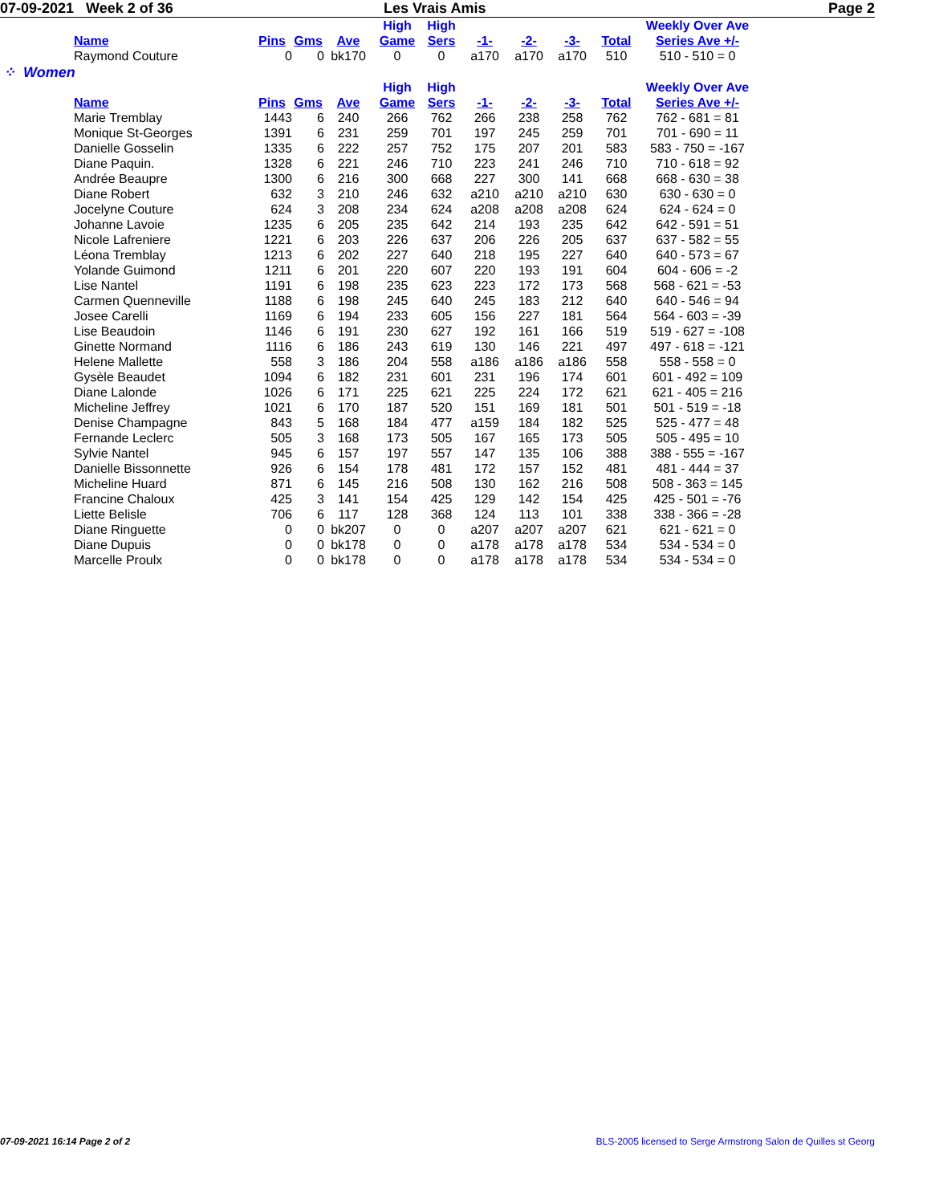07-09-2021 Week 2 of 36 Les Vrais Amis Page 2
| | | | | High | High | | | | | Weekly Over Ave |
| --- | --- | --- | --- | --- | --- | --- | --- | --- | --- | --- |
| Name | Pins | Gms | Ave | Game | Sers | -1- | -2- | -3- | Total | Series Ave +/- |
| Raymond Couture | 0 | 0 | bk170 | 0 | 0 | a170 | a170 | a170 | 510 | 510 - 510 = 0 |
⁘ Women
| | | | | High | High | | | | | Weekly Over Ave |
| --- | --- | --- | --- | --- | --- | --- | --- | --- | --- | --- |
| Name | Pins | Gms | Ave | Game | Sers | -1- | -2- | -3- | Total | Series Ave +/- |
| Marie Tremblay | 1443 | 6 | 240 | 266 | 762 | 266 | 238 | 258 | 762 | 762 - 681 = 81 |
| Monique St-Georges | 1391 | 6 | 231 | 259 | 701 | 197 | 245 | 259 | 701 | 701 - 690 = 11 |
| Danielle Gosselin | 1335 | 6 | 222 | 257 | 752 | 175 | 207 | 201 | 583 | 583 - 750 = -167 |
| Diane Paquin. | 1328 | 6 | 221 | 246 | 710 | 223 | 241 | 246 | 710 | 710 - 618 = 92 |
| Andrée Beaupre | 1300 | 6 | 216 | 300 | 668 | 227 | 300 | 141 | 668 | 668 - 630 = 38 |
| Diane Robert | 632 | 3 | 210 | 246 | 632 | a210 | a210 | a210 | 630 | 630 - 630 = 0 |
| Jocelyne Couture | 624 | 3 | 208 | 234 | 624 | a208 | a208 | a208 | 624 | 624 - 624 = 0 |
| Johanne Lavoie | 1235 | 6 | 205 | 235 | 642 | 214 | 193 | 235 | 642 | 642 - 591 = 51 |
| Nicole Lafreniere | 1221 | 6 | 203 | 226 | 637 | 206 | 226 | 205 | 637 | 637 - 582 = 55 |
| Léona Tremblay | 1213 | 6 | 202 | 227 | 640 | 218 | 195 | 227 | 640 | 640 - 573 = 67 |
| Yolande Guimond | 1211 | 6 | 201 | 220 | 607 | 220 | 193 | 191 | 604 | 604 - 606 = -2 |
| Lise Nantel | 1191 | 6 | 198 | 235 | 623 | 223 | 172 | 173 | 568 | 568 - 621 = -53 |
| Carmen Quenneville | 1188 | 6 | 198 | 245 | 640 | 245 | 183 | 212 | 640 | 640 - 546 = 94 |
| Josee Carelli | 1169 | 6 | 194 | 233 | 605 | 156 | 227 | 181 | 564 | 564 - 603 = -39 |
| Lise Beaudoin | 1146 | 6 | 191 | 230 | 627 | 192 | 161 | 166 | 519 | 519 - 627 = -108 |
| Ginette Normand | 1116 | 6 | 186 | 243 | 619 | 130 | 146 | 221 | 497 | 497 - 618 = -121 |
| Helene Mallette | 558 | 3 | 186 | 204 | 558 | a186 | a186 | a186 | 558 | 558 - 558 = 0 |
| Gysèle Beaudet | 1094 | 6 | 182 | 231 | 601 | 231 | 196 | 174 | 601 | 601 - 492 = 109 |
| Diane Lalonde | 1026 | 6 | 171 | 225 | 621 | 225 | 224 | 172 | 621 | 621 - 405 = 216 |
| Micheline Jeffrey | 1021 | 6 | 170 | 187 | 520 | 151 | 169 | 181 | 501 | 501 - 519 = -18 |
| Denise Champagne | 843 | 5 | 168 | 184 | 477 | a159 | 184 | 182 | 525 | 525 - 477 = 48 |
| Fernande Leclerc | 505 | 3 | 168 | 173 | 505 | 167 | 165 | 173 | 505 | 505 - 495 = 10 |
| Sylvie Nantel | 945 | 6 | 157 | 197 | 557 | 147 | 135 | 106 | 388 | 388 - 555 = -167 |
| Danielle Bissonnette | 926 | 6 | 154 | 178 | 481 | 172 | 157 | 152 | 481 | 481 - 444 = 37 |
| Micheline Huard | 871 | 6 | 145 | 216 | 508 | 130 | 162 | 216 | 508 | 508 - 363 = 145 |
| Francine Chaloux | 425 | 3 | 141 | 154 | 425 | 129 | 142 | 154 | 425 | 425 - 501 = -76 |
| Liette Belisle | 706 | 6 | 117 | 128 | 368 | 124 | 113 | 101 | 338 | 338 - 366 = -28 |
| Diane Ringuette | 0 | 0 | bk207 | 0 | 0 | a207 | a207 | a207 | 621 | 621 - 621 = 0 |
| Diane Dupuis | 0 | 0 | bk178 | 0 | 0 | a178 | a178 | a178 | 534 | 534 - 534 = 0 |
| Marcelle Proulx | 0 | 0 | bk178 | 0 | 0 | a178 | a178 | a178 | 534 | 534 - 534 = 0 |
07-09-2021 16:14 Page 2 of 2 BLS-2005 licensed to Serge Armstrong Salon de Quilles st Georg